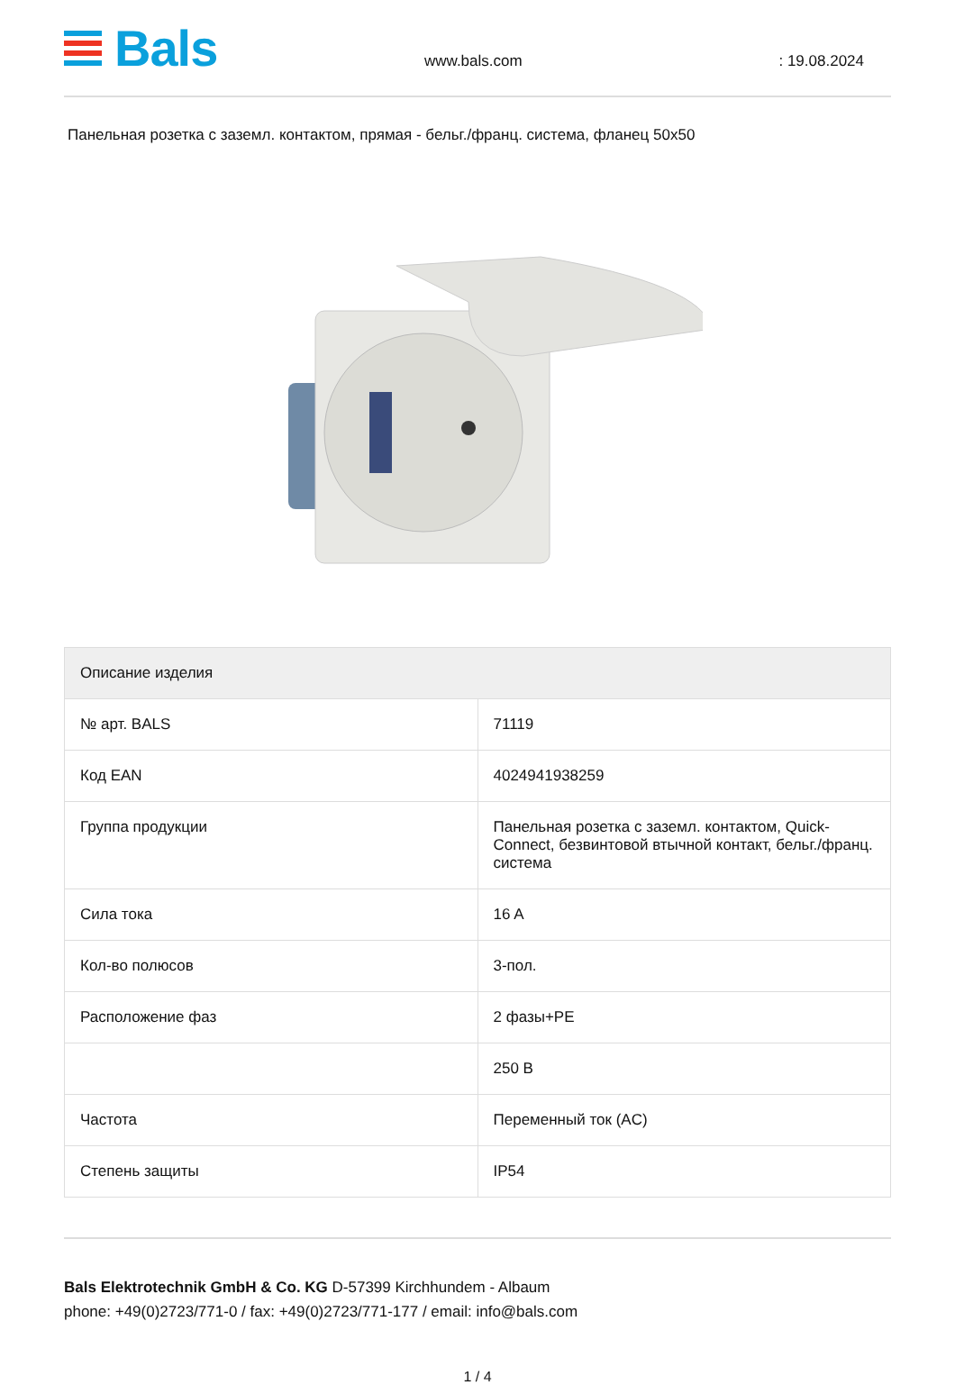Bals
www.bals.com : 19.08.2024
Панельная розетка с заземл. контактом, прямая - бельг./франц. система, фланец 50x50
| Описание изделия | |
| --- | --- |
| № арт. BALS | 71119 |
| Код EAN | 4024941938259 |
| Группа продукции | Панельная розетка с заземл. контактом, Quick-Connect, безвинтовой втычной контакт, бельг./франц. система |
| Сила тока | 16 A |
| Кол-во полюсов | 3-пол. |
| Расположение фаз | 2 фазы+PE |
| | 250 В |
| Частота | Переменный ток (AC) |
| Степень защиты | IP54 |
Bals Elektrotechnik GmbH & Co. KG D-57399 Kirchhundem - Albaum
phone: +49(0)2723/771-0 / fax: +49(0)2723/771-177 / email: info@bals.com
1 / 4